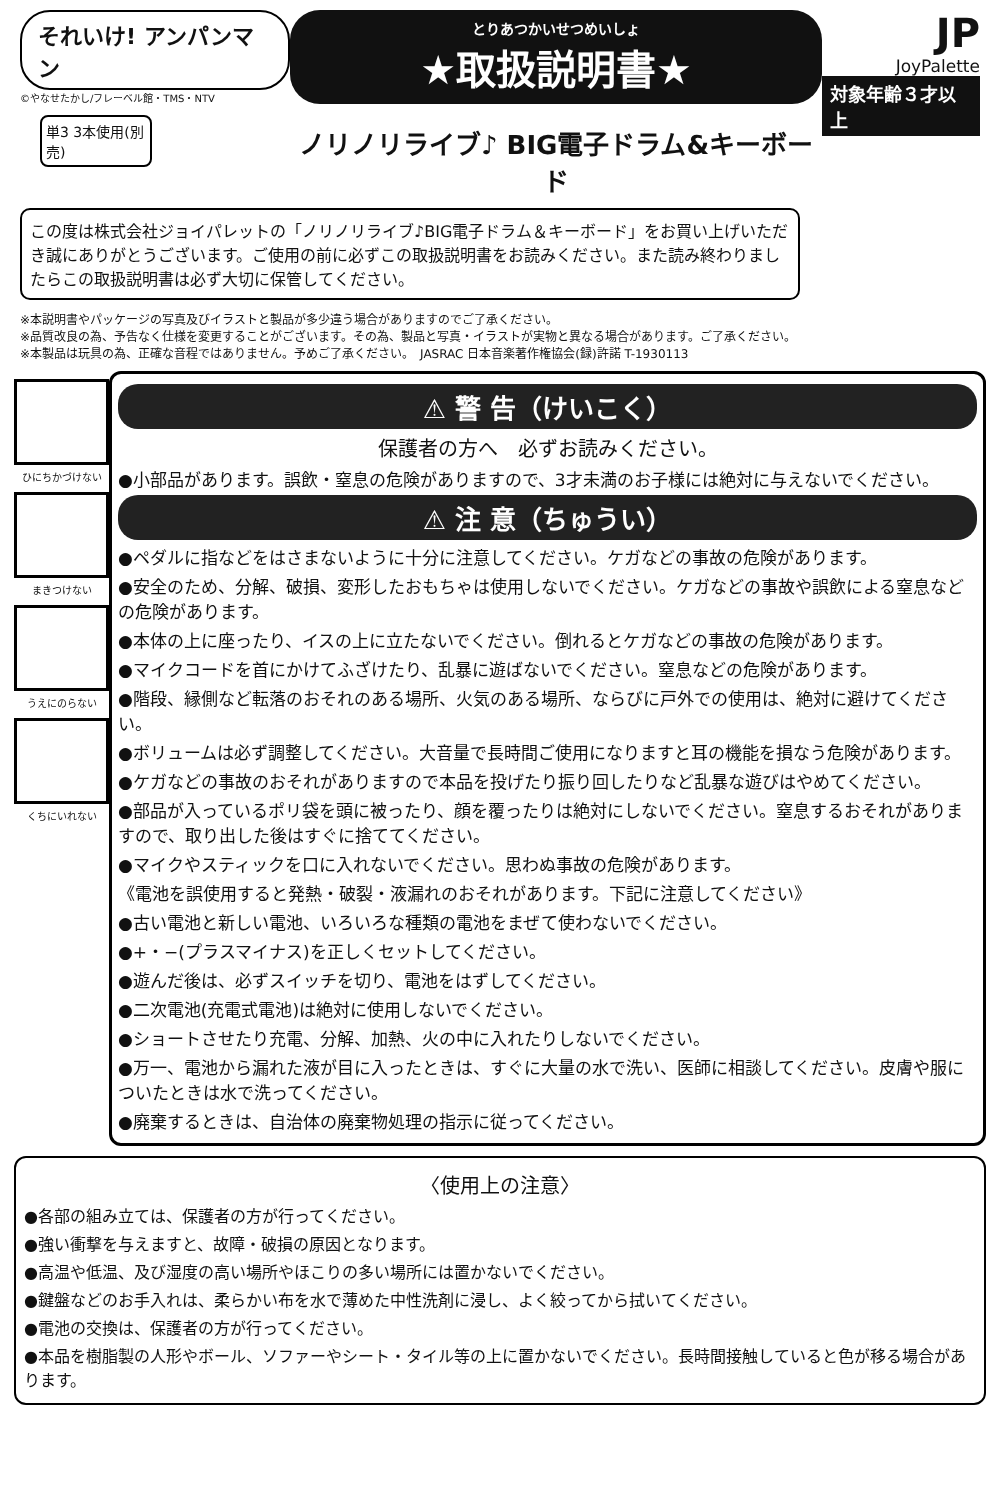それいけ! アンパンマン
©やなせたかし/フレーベル館・TMS・NTV
単3 3本使用(別売)
とりあつかいせつめいしょ
★取扱説明書★
ノリノリライブ♪ BIG電子ドラム&キーボード
JP
JoyPalette
対象年齢３才以上
この度は株式会社ジョイパレットの「ノリノリライブ♪BIG電子ドラム＆キーボード」をお買い上げいただき誠にありがとうございます。ご使用の前に必ずこの取扱説明書をお読みください。また読み終わりましたらこの取扱説明書は必ず大切に保管してください。
※本説明書やパッケージの写真及びイラストと製品が多少違う場合がありますのでご了承ください。
※品質改良の為、予告なく仕様を変更することがございます。その為、製品と写真・イラストが実物と異なる場合があります。ご了承ください。
※本製品は玩具の為、正確な音程ではありません。予めご了承ください。　JASRAC 日本音楽著作権協会(録)許諾 T-1930113
ひにちかづけない
まきつけない
うえにのらない
くちにいれない
⚠ 警 告（けいこく）
保護者の方へ　必ずお読みください。
●小部品があります。誤飲・窒息の危険がありますので、3才未満のお子様には絶対に与えないでください。
⚠ 注 意（ちゅうい）
●ペダルに指などをはさまないように十分に注意してください。ケガなどの事故の危険があります。
●安全のため、分解、破損、変形したおもちゃは使用しないでください。ケガなどの事故や誤飲による窒息などの危険があります。
●本体の上に座ったり、イスの上に立たないでください。倒れるとケガなどの事故の危険があります。
●マイクコードを首にかけてふざけたり、乱暴に遊ばないでください。窒息などの危険があります。
●階段、縁側など転落のおそれのある場所、火気のある場所、ならびに戸外での使用は、絶対に避けてください。
●ボリュームは必ず調整してください。大音量で長時間ご使用になりますと耳の機能を損なう危険があります。
●ケガなどの事故のおそれがありますので本品を投げたり振り回したりなど乱暴な遊びはやめてください。
●部品が入っているポリ袋を頭に被ったり、顔を覆ったりは絶対にしないでください。窒息するおそれがありますので、取り出した後はすぐに捨ててください。
●マイクやスティックを口に入れないでください。思わぬ事故の危険があります。
《電池を誤使用すると発熱・破裂・液漏れのおそれがあります。下記に注意してください》
●古い電池と新しい電池、いろいろな種類の電池をまぜて使わないでください。
●+・−(プラスマイナス)を正しくセットしてください。
●遊んだ後は、必ずスイッチを切り、電池をはずしてください。
●二次電池(充電式電池)は絶対に使用しないでください。
●ショートさせたり充電、分解、加熱、火の中に入れたりしないでください。
●万一、電池から漏れた液が目に入ったときは、すぐに大量の水で洗い、医師に相談してください。皮膚や服についたときは水で洗ってください。
●廃棄するときは、自治体の廃棄物処理の指示に従ってください。
〈使用上の注意〉
●各部の組み立ては、保護者の方が行ってください。
●強い衝撃を与えますと、故障・破損の原因となります。
●高温や低温、及び湿度の高い場所やほこりの多い場所には置かないでください。
●鍵盤などのお手入れは、柔らかい布を水で薄めた中性洗剤に浸し、よく絞ってから拭いてください。
●電池の交換は、保護者の方が行ってください。
●本品を樹脂製の人形やボール、ソファーやシート・タイル等の上に置かないでください。長時間接触していると色が移る場合があります。